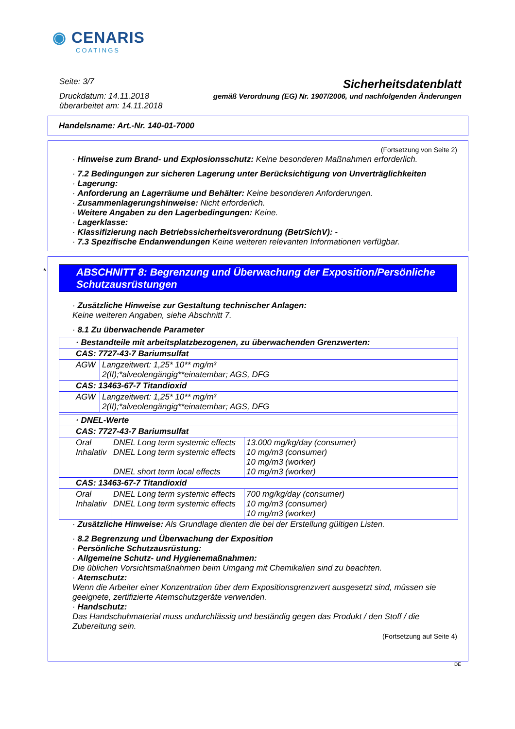◉ CENARIS
COATINGS
Seite: 3/7
Druckdatum: 14.11.2018
überarbeitet am: 14.11.2018
Sicherheitsdatenblatt
gemäß Verordnung (EG) Nr. 1907/2006, und nachfolgenden Änderungen
Handelsname: Art.-Nr. 140-01-7000
(Fortsetzung von Seite 2)
· Hinweise zum Brand- und Explosionsschutz: Keine besonderen Maßnahmen erforderlich.
· 7.2 Bedingungen zur sicheren Lagerung unter Berücksichtigung von Unverträglichkeiten
· Lagerung:
· Anforderung an Lagerräume und Behälter: Keine besonderen Anforderungen.
· Zusammenlagerungshinweise: Nicht erforderlich.
· Weitere Angaben zu den Lagerbedingungen: Keine.
· Lagerklasse:
· Klassifizierung nach Betriebssicherheitsverordnung (BetrSichV): -
· 7.3 Spezifische Endanwendungen Keine weiteren relevanten Informationen verfügbar.
ABSCHNITT 8: Begrenzung und Überwachung der Exposition/Persönliche Schutzausrüstungen
· Zusätzliche Hinweise zur Gestaltung technischer Anlagen:
Keine weiteren Angaben, siehe Abschnitt 7.
· 8.1 Zu überwachende Parameter
| · Bestandteile mit arbeitsplatzbezogenen, zu überwachenden Grenzwerten: | |
| CAS: 7727-43-7 Bariumsulfat | |
| AGW | Langzeitwert: 1,25* 10** mg/m³ 2(II);*alveolengängig**einatembar; AGS, DFG |
| CAS: 13463-67-7 Titandioxid | |
| AGW | Langzeitwert: 1,25* 10** mg/m³ 2(II);*alveolengängig**einatembar; AGS, DFG |
| · DNEL-Werte | | |
| CAS: 7727-43-7 Bariumsulfat | | |
| Oral Inhalativ | DNEL Long term systemic effects DNEL Long term systemic effects DNEL short term local effects | 13.000 mg/kg/day (consumer) 10 mg/m3 (consumer) 10 mg/m3 (worker) 10 mg/m3 (worker) |
| CAS: 13463-67-7 Titandioxid | | |
| Oral Inhalativ | DNEL Long term systemic effects DNEL Long term systemic effects | 700 mg/kg/day (consumer) 10 mg/m3 (consumer) 10 mg/m3 (worker) |
· Zusätzliche Hinweise: Als Grundlage dienten die bei der Erstellung gültigen Listen.
· 8.2 Begrenzung und Überwachung der Exposition
· Persönliche Schutzausrüstung:
· Allgemeine Schutz- und Hygienemaßnahmen:
Die üblichen Vorsichtsmaßnahmen beim Umgang mit Chemikalien sind zu beachten.
· Atemschutz:
Wenn die Arbeiter einer Konzentration über dem Expositionsgrenzwert ausgesetzt sind, müssen sie geeignete, zertifizierte Atemschutzgeräte verwenden.
· Handschutz:
Das Handschuhmaterial muss undurchlässig und beständig gegen das Produkt / den Stoff / die Zubereitung sein.
(Fortsetzung auf Seite 4)
*
DE